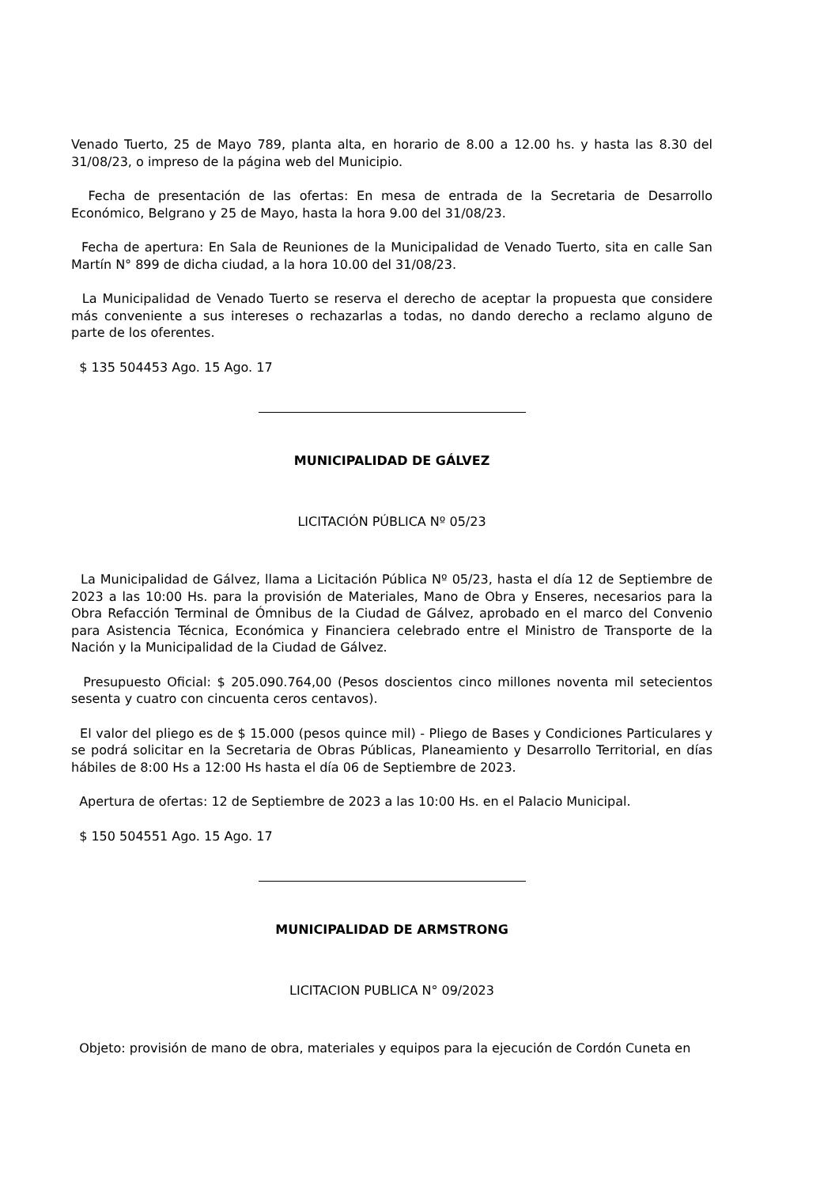Venado Tuerto, 25 de Mayo 789, planta alta, en horario de 8.00 a 12.00 hs. y hasta las 8.30 del 31/08/23, o impreso de la página web del Municipio.
Fecha de presentación de las ofertas: En mesa de entrada de la Secretaria de Desarrollo Económico, Belgrano y 25 de Mayo, hasta la hora 9.00 del 31/08/23.
Fecha de apertura: En Sala de Reuniones de la Municipalidad de Venado Tuerto, sita en calle San Martín N° 899 de dicha ciudad, a la hora 10.00 del 31/08/23.
La Municipalidad de Venado Tuerto se reserva el derecho de aceptar la propuesta que considere más conveniente a sus intereses o rechazarlas a todas, no dando derecho a reclamo alguno de parte de los oferentes.
$ 135 504453 Ago. 15 Ago. 17
MUNICIPALIDAD DE GÁLVEZ
LICITACIÓN PÚBLICA Nº 05/23
La Municipalidad de Gálvez, llama a Licitación Pública Nº 05/23, hasta el día 12 de Septiembre de 2023 a las 10:00 Hs. para la provisión de Materiales, Mano de Obra y Enseres, necesarios para la Obra Refacción Terminal de Ómnibus de la Ciudad de Gálvez, aprobado en el marco del Convenio para Asistencia Técnica, Económica y Financiera celebrado entre el Ministro de Transporte de la Nación y la Municipalidad de la Ciudad de Gálvez.
Presupuesto Oficial: $ 205.090.764,00 (Pesos doscientos cinco millones noventa mil setecientos sesenta y cuatro con cincuenta ceros centavos).
El valor del pliego es de $ 15.000 (pesos quince mil) - Pliego de Bases y Condiciones Particulares y se podrá solicitar en la Secretaria de Obras Públicas, Planeamiento y Desarrollo Territorial, en días hábiles de 8:00 Hs a 12:00 Hs hasta el día 06 de Septiembre de 2023.
Apertura de ofertas: 12 de Septiembre de 2023 a las 10:00 Hs. en el Palacio Municipal.
$ 150 504551 Ago. 15 Ago. 17
MUNICIPALIDAD DE ARMSTRONG
LICITACION PUBLICA N° 09/2023
Objeto: provisión de mano de obra, materiales y equipos para la ejecución de Cordón Cuneta en